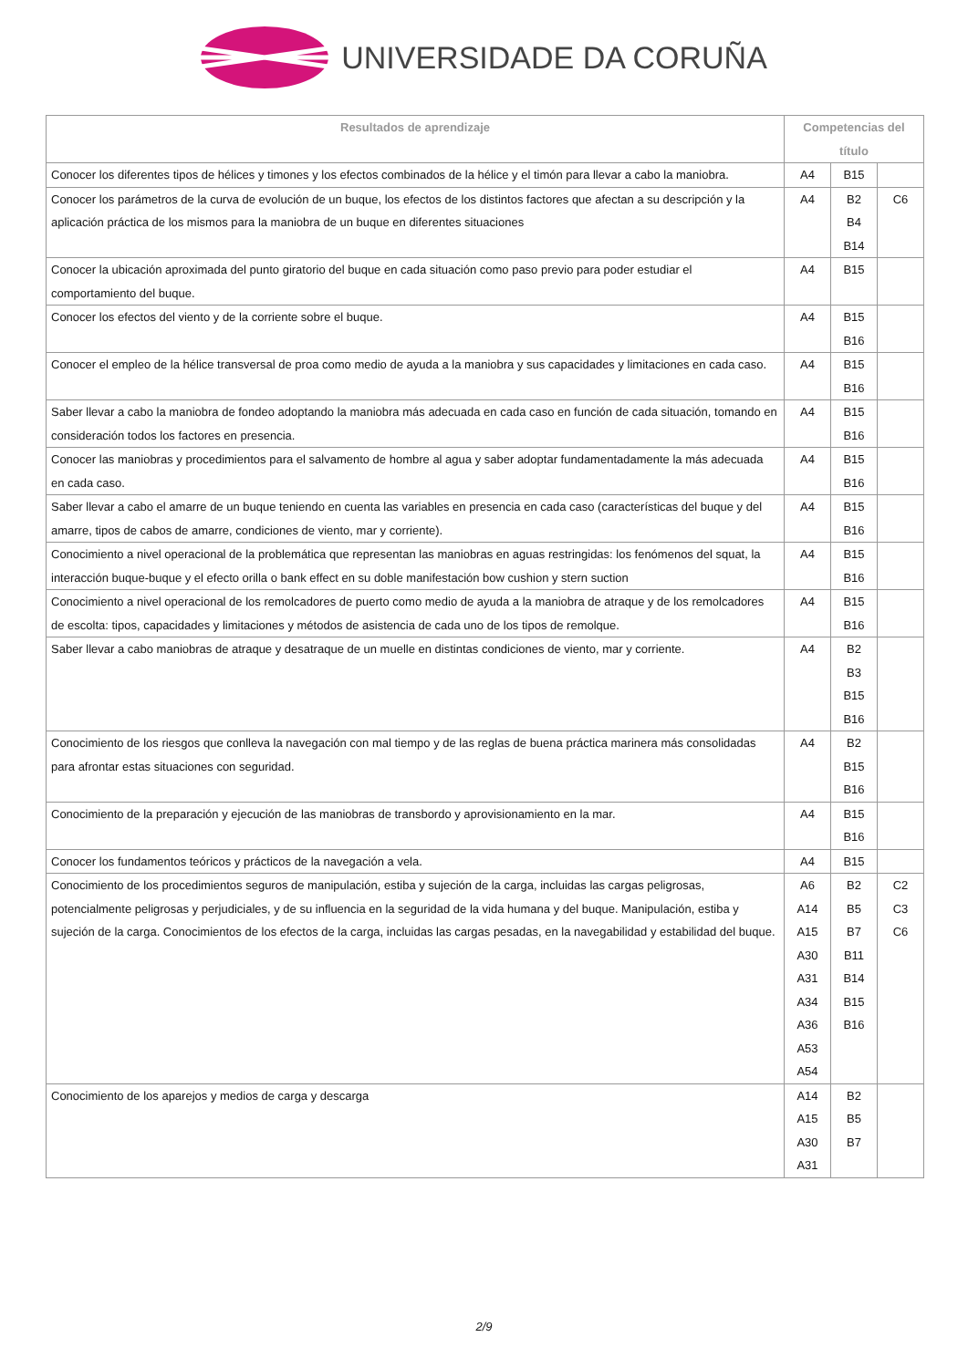UNIVERSIDADE DA CORUÑA
| Resultados de aprendizaje | Competencias del título | | |
| --- | --- | --- | --- |
| Conocer los diferentes tipos de hélices y timones y los efectos combinados de la hélice y el timón para llevar a cabo la maniobra. | A4 | B15 | |
| Conocer los parámetros de la curva de evolución de un buque, los efectos de los distintos factores que afectan a su descripción y la aplicación práctica de los mismos para la maniobra de un buque en diferentes situaciones | A4 | B2 B4 B14 | C6 |
| Conocer la ubicación aproximada del punto giratorio del buque en cada situación como paso previo para poder estudiar el comportamiento del buque. | A4 | B15 | |
| Conocer los efectos del viento y de la corriente sobre el buque. | A4 | B15 B16 | |
| Conocer el empleo de la hélice transversal de proa como medio de ayuda a la maniobra y sus capacidades y limitaciones en cada caso. | A4 | B15 B16 | |
| Saber llevar a cabo la maniobra de fondeo adoptando la maniobra más adecuada en cada caso en función de cada situación, tomando en consideración todos los factores en presencia. | A4 | B15 B16 | |
| Conocer las maniobras y procedimientos para el salvamento de hombre al agua y saber adoptar fundamentadamente la más adecuada en cada caso. | A4 | B15 B16 | |
| Saber llevar a cabo el amarre de un buque teniendo en cuenta las variables en presencia en cada caso (características del buque y del amarre, tipos de cabos de amarre, condiciones de viento, mar y corriente). | A4 | B15 B16 | |
| Conocimiento a nivel operacional de la problemática que representan las maniobras en aguas restringidas: los fenómenos del squat, la interacción buque-buque y el efecto orilla o bank effect en su doble manifestación bow cushion y stern suction | A4 | B15 B16 | |
| Conocimiento a nivel operacional de los remolcadores de puerto como medio de ayuda a la maniobra de atraque y de los remolcadores de escolta: tipos, capacidades y limitaciones y métodos de asistencia de cada uno de los tipos de remolque. | A4 | B15 B16 | |
| Saber llevar a cabo maniobras de atraque y desatraque de un muelle en distintas condiciones de viento, mar y corriente. | A4 | B2 B3 B15 B16 | |
| Conocimiento de los riesgos que conlleva la navegación con mal tiempo y de las reglas de buena práctica marinera más consolidadas para afrontar estas situaciones con seguridad. | A4 | B2 B15 B16 | |
| Conocimiento de la preparación y ejecución de las maniobras de transbordo y aprovisionamiento en la mar. | A4 | B15 B16 | |
| Conocer los fundamentos teóricos y prácticos de la navegación a vela. | A4 | B15 | |
| Conocimiento de los procedimientos seguros de manipulación, estiba y sujeción de la carga, incluidas las cargas peligrosas, potencialmente peligrosas y perjudiciales, y de su influencia en la seguridad de la vida humana y del buque. Manipulación, estiba y sujeción de la carga. Conocimientos de los efectos de la carga, incluidas las cargas pesadas, en la navegabilidad y estabilidad del buque. | A6 A14 A15 A30 A31 A34 A36 A53 A54 | B2 B5 B7 B11 B14 B15 B16 | C2 C3 C6 |
| Conocimiento de los aparejos y medios de carga y descarga | A14 A15 A30 A31 | B2 B5 B7 | |
2/9